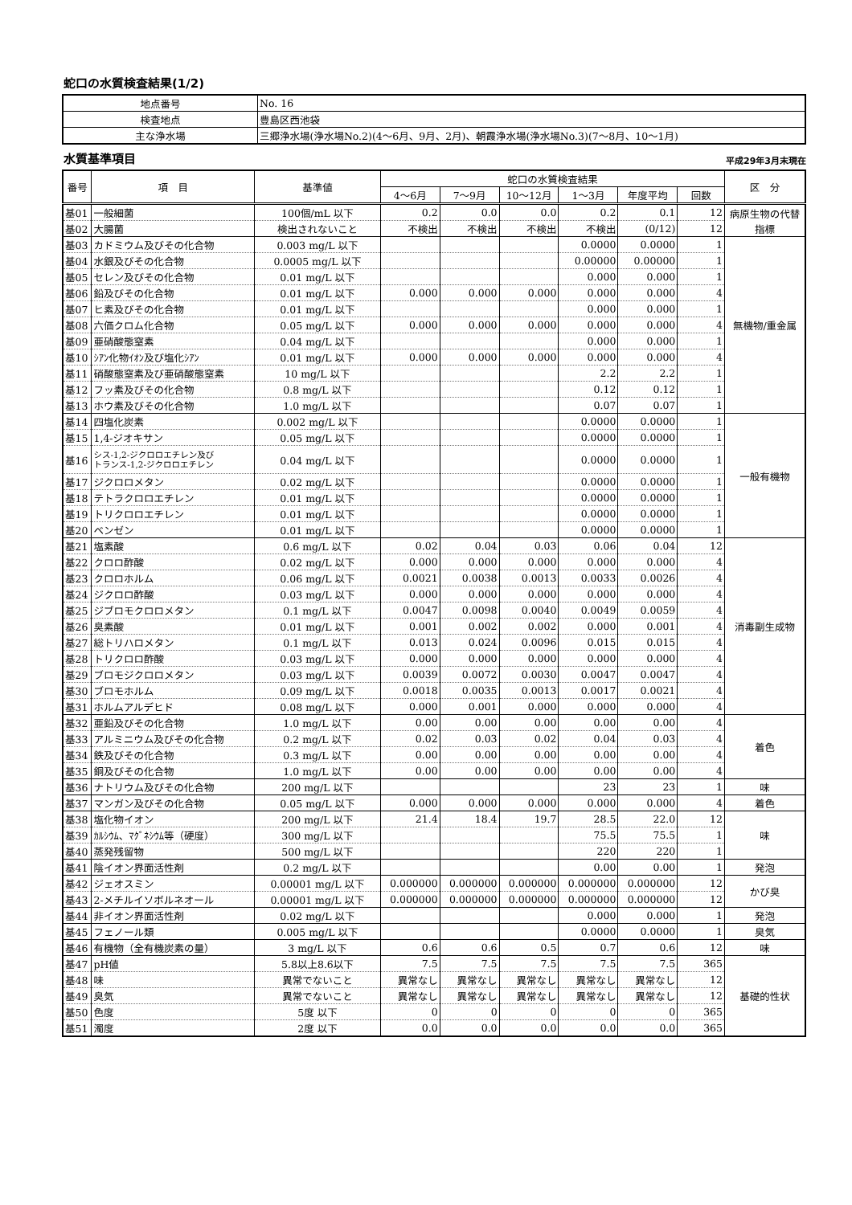蛇口の水質検査結果(1/2)
| 地点番号 | No. 16 |
| 検査地点 | 豊島区西池袋 |
| 主な浄水場 | 三郷浄水場(浄水場No.2)(4～6月、9月、2月)、朝霞浄水場(浄水場No.3)(7～8月、10～1月) |
水質基準項目
平成29年3月末現在
| 番号 | 項 目 | 基準値 | 蛇口の水質検査結果 | | | | | | 区 分 |
| --- | --- | --- | --- | --- | --- | --- | --- | --- | --- |
| | | | 4～6月 | 7～9月 | 10～12月 | 1～3月 | 年度平均 | 回数 | |
| 基01 | 一般細菌 | 100個/mL 以下 | 0.2 | 0.0 | 0.0 | 0.2 | 0.1 | 12 | 病原生物の代替指標 |
| 基02 | 大腸菌 | 検出されないこと | 不検出 | 不検出 | 不検出 | 不検出 | (0/12) | 12 | |
| 基03 | カドミウム及びその化合物 | 0.003 mg/L 以下 | | | | 0.0000 | 0.0000 | 1 | 無機物/重金属 |
| 基04 | 水銀及びその化合物 | 0.0005 mg/L 以下 | | | | 0.00000 | 0.00000 | 1 | |
| 基05 | セレン及びその化合物 | 0.01 mg/L 以下 | | | | 0.000 | 0.000 | 1 | |
| 基06 | 鉛及びその化合物 | 0.01 mg/L 以下 | 0.000 | 0.000 | 0.000 | 0.000 | 0.000 | 4 | |
| 基07 | ヒ素及びその化合物 | 0.01 mg/L 以下 | | | | 0.000 | 0.000 | 1 | |
| 基08 | 六価クロム化合物 | 0.05 mg/L 以下 | 0.000 | 0.000 | 0.000 | 0.000 | 0.000 | 4 | |
| 基09 | 亜硝酸態窒素 | 0.04 mg/L 以下 | | | | 0.000 | 0.000 | 1 | |
| 基10 | ｼｱﾝ化物ｲｵﾝ及び塩化ｼｱﾝ | 0.01 mg/L 以下 | 0.000 | 0.000 | 0.000 | 0.000 | 0.000 | 4 | |
| 基11 | 硝酸態窒素及び亜硝酸態窒素 | 10 mg/L 以下 | | | | 2.2 | 2.2 | 1 | |
| 基12 | フッ素及びその化合物 | 0.8 mg/L 以下 | | | | 0.12 | 0.12 | 1 | |
| 基13 | ホウ素及びその化合物 | 1.0 mg/L 以下 | | | | 0.07 | 0.07 | 1 | |
| 基14 | 四塩化炭素 | 0.002 mg/L 以下 | | | | 0.0000 | 0.0000 | 1 | 一般有機物 |
| 基15 | 1,4-ジオキサン | 0.05 mg/L 以下 | | | | 0.0000 | 0.0000 | 1 | |
| 基16 | シス-1,2-ジクロロエチレン及び トランス-1,2-ジクロロエチレン | 0.04 mg/L 以下 | | | | 0.0000 | 0.0000 | 1 | |
| 基17 | ジクロロメタン | 0.02 mg/L 以下 | | | | 0.0000 | 0.0000 | 1 | |
| 基18 | テトラクロロエチレン | 0.01 mg/L 以下 | | | | 0.0000 | 0.0000 | 1 | |
| 基19 | トリクロロエチレン | 0.01 mg/L 以下 | | | | 0.0000 | 0.0000 | 1 | |
| 基20 | ベンゼン | 0.01 mg/L 以下 | | | | 0.0000 | 0.0000 | 1 | |
| 基21 | 塩素酸 | 0.6 mg/L 以下 | 0.02 | 0.04 | 0.03 | 0.06 | 0.04 | 12 | 消毒副生成物 |
| 基22 | クロロ酢酸 | 0.02 mg/L 以下 | 0.000 | 0.000 | 0.000 | 0.000 | 0.000 | 4 | |
| 基23 | クロロホルム | 0.06 mg/L 以下 | 0.0021 | 0.0038 | 0.0013 | 0.0033 | 0.0026 | 4 | |
| 基24 | ジクロロ酢酸 | 0.03 mg/L 以下 | 0.000 | 0.000 | 0.000 | 0.000 | 0.000 | 4 | |
| 基25 | ジブロモクロロメタン | 0.1 mg/L 以下 | 0.0047 | 0.0098 | 0.0040 | 0.0049 | 0.0059 | 4 | |
| 基26 | 臭素酸 | 0.01 mg/L 以下 | 0.001 | 0.002 | 0.002 | 0.000 | 0.001 | 4 | |
| 基27 | 総トリハロメタン | 0.1 mg/L 以下 | 0.013 | 0.024 | 0.0096 | 0.015 | 0.015 | 4 | |
| 基28 | トリクロロ酢酸 | 0.03 mg/L 以下 | 0.000 | 0.000 | 0.000 | 0.000 | 0.000 | 4 | |
| 基29 | ブロモジクロロメタン | 0.03 mg/L 以下 | 0.0039 | 0.0072 | 0.0030 | 0.0047 | 0.0047 | 4 | |
| 基30 | ブロモホルム | 0.09 mg/L 以下 | 0.0018 | 0.0035 | 0.0013 | 0.0017 | 0.0021 | 4 | |
| 基31 | ホルムアルデヒド | 0.08 mg/L 以下 | 0.000 | 0.001 | 0.000 | 0.000 | 0.000 | 4 | |
| 基32 | 亜鉛及びその化合物 | 1.0 mg/L 以下 | 0.00 | 0.00 | 0.00 | 0.00 | 0.00 | 4 | 着色 |
| 基33 | アルミニウム及びその化合物 | 0.2 mg/L 以下 | 0.02 | 0.03 | 0.02 | 0.04 | 0.03 | 4 | |
| 基34 | 鉄及びその化合物 | 0.3 mg/L 以下 | 0.00 | 0.00 | 0.00 | 0.00 | 0.00 | 4 | |
| 基35 | 銅及びその化合物 | 1.0 mg/L 以下 | 0.00 | 0.00 | 0.00 | 0.00 | 0.00 | 4 | |
| 基36 | ナトリウム及びその化合物 | 200 mg/L 以下 | | | | 23 | 23 | 1 | 味 |
| 基37 | マンガン及びその化合物 | 0.05 mg/L 以下 | 0.000 | 0.000 | 0.000 | 0.000 | 0.000 | 4 | 着色 |
| 基38 | 塩化物イオン | 200 mg/L 以下 | 21.4 | 18.4 | 19.7 | 28.5 | 22.0 | 12 | 味 |
| 基39 | ｶﾙｼｳﾑ、ﾏｸﾞﾈｼｳﾑ等（硬度） | 300 mg/L 以下 | | | | 75.5 | 75.5 | 1 | |
| 基40 | 蒸発残留物 | 500 mg/L 以下 | | | | 220 | 220 | 1 | |
| 基41 | 陰イオン界面活性剤 | 0.2 mg/L 以下 | | | | 0.00 | 0.00 | 1 | 発泡 |
| 基42 | ジェオスミン | 0.00001 mg/L 以下 | 0.000000 | 0.000000 | 0.000000 | 0.000000 | 0.000000 | 12 | かび臭 |
| 基43 | 2-メチルイソボルネオール | 0.00001 mg/L 以下 | 0.000000 | 0.000000 | 0.000000 | 0.000000 | 0.000000 | 12 | |
| 基44 | 非イオン界面活性剤 | 0.02 mg/L 以下 | | | | 0.000 | 0.000 | 1 | 発泡 |
| 基45 | フェノール類 | 0.005 mg/L 以下 | | | | 0.0000 | 0.0000 | 1 | 臭気 |
| 基46 | 有機物（全有機炭素の量） | 3 mg/L 以下 | 0.6 | 0.6 | 0.5 | 0.7 | 0.6 | 12 | 味 |
| 基47 | pH値 | 5.8以上8.6以下 | 7.5 | 7.5 | 7.5 | 7.5 | 7.5 | 365 | 基礎的性状 |
| 基48 | 味 | 異常でないこと | 異常なし | 異常なし | 異常なし | 異常なし | 異常なし | 12 | |
| 基49 | 臭気 | 異常でないこと | 異常なし | 異常なし | 異常なし | 異常なし | 異常なし | 12 | |
| 基50 | 色度 | 5度 以下 | 0 | 0 | 0 | 0 | 0 | 365 | |
| 基51 | 濁度 | 2度 以下 | 0.0 | 0.0 | 0.0 | 0.0 | 0.0 | 365 | |